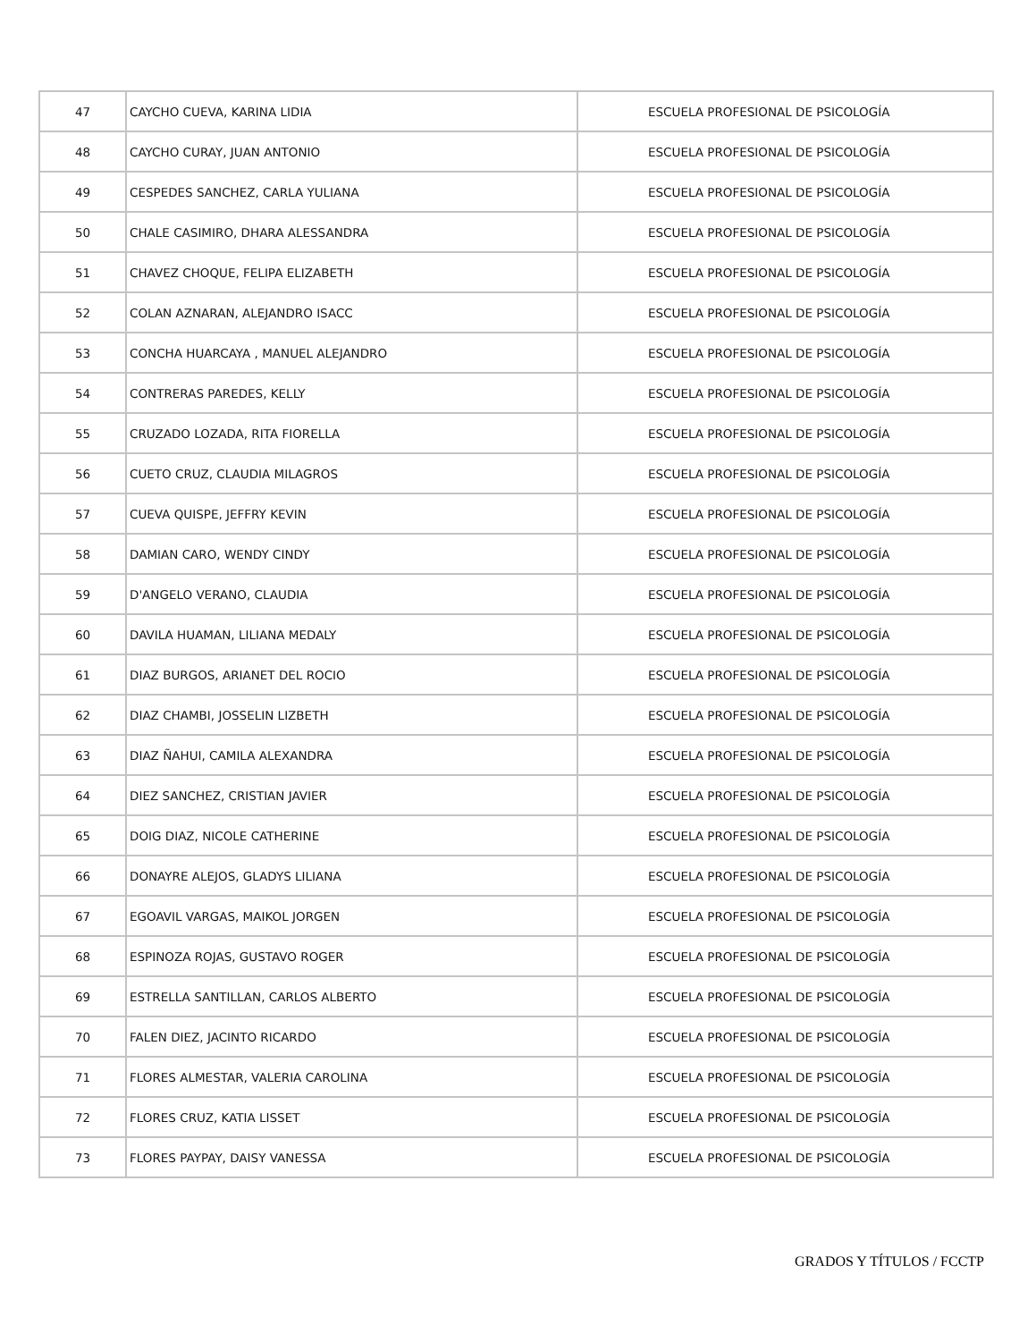| 47 | CAYCHO CUEVA, KARINA LIDIA | ESCUELA PROFESIONAL DE PSICOLOGÍA |
| 48 | CAYCHO CURAY, JUAN ANTONIO | ESCUELA PROFESIONAL DE PSICOLOGÍA |
| 49 | CESPEDES SANCHEZ, CARLA YULIANA | ESCUELA PROFESIONAL DE PSICOLOGÍA |
| 50 | CHALE CASIMIRO, DHARA ALESSANDRA | ESCUELA PROFESIONAL DE PSICOLOGÍA |
| 51 | CHAVEZ CHOQUE, FELIPA ELIZABETH | ESCUELA PROFESIONAL DE PSICOLOGÍA |
| 52 | COLAN AZNARAN, ALEJANDRO ISACC | ESCUELA PROFESIONAL DE PSICOLOGÍA |
| 53 | CONCHA HUARCAYA , MANUEL ALEJANDRO | ESCUELA PROFESIONAL DE PSICOLOGÍA |
| 54 | CONTRERAS PAREDES, KELLY | ESCUELA PROFESIONAL DE PSICOLOGÍA |
| 55 | CRUZADO LOZADA, RITA FIORELLA | ESCUELA PROFESIONAL DE PSICOLOGÍA |
| 56 | CUETO CRUZ, CLAUDIA MILAGROS | ESCUELA PROFESIONAL DE PSICOLOGÍA |
| 57 | CUEVA QUISPE, JEFFRY KEVIN | ESCUELA PROFESIONAL DE PSICOLOGÍA |
| 58 | DAMIAN CARO, WENDY CINDY | ESCUELA PROFESIONAL DE PSICOLOGÍA |
| 59 | D'ANGELO VERANO, CLAUDIA | ESCUELA PROFESIONAL DE PSICOLOGÍA |
| 60 | DAVILA HUAMAN, LILIANA MEDALY | ESCUELA PROFESIONAL DE PSICOLOGÍA |
| 61 | DIAZ BURGOS, ARIANET DEL ROCIO | ESCUELA PROFESIONAL DE PSICOLOGÍA |
| 62 | DIAZ CHAMBI, JOSSELIN LIZBETH | ESCUELA PROFESIONAL DE PSICOLOGÍA |
| 63 | DIAZ ÑAHUI, CAMILA ALEXANDRA | ESCUELA PROFESIONAL DE PSICOLOGÍA |
| 64 | DIEZ SANCHEZ, CRISTIAN JAVIER | ESCUELA PROFESIONAL DE PSICOLOGÍA |
| 65 | DOIG DIAZ, NICOLE CATHERINE | ESCUELA PROFESIONAL DE PSICOLOGÍA |
| 66 | DONAYRE ALEJOS, GLADYS LILIANA | ESCUELA PROFESIONAL DE PSICOLOGÍA |
| 67 | EGOAVIL VARGAS, MAIKOL JORGEN | ESCUELA PROFESIONAL DE PSICOLOGÍA |
| 68 | ESPINOZA ROJAS, GUSTAVO ROGER | ESCUELA PROFESIONAL DE PSICOLOGÍA |
| 69 | ESTRELLA SANTILLAN, CARLOS ALBERTO | ESCUELA PROFESIONAL DE PSICOLOGÍA |
| 70 | FALEN DIEZ, JACINTO RICARDO | ESCUELA PROFESIONAL DE PSICOLOGÍA |
| 71 | FLORES ALMESTAR, VALERIA CAROLINA | ESCUELA PROFESIONAL DE PSICOLOGÍA |
| 72 | FLORES CRUZ, KATIA LISSET | ESCUELA PROFESIONAL DE PSICOLOGÍA |
| 73 | FLORES PAYPAY, DAISY VANESSA | ESCUELA PROFESIONAL DE PSICOLOGÍA |
GRADOS Y TÍTULOS / FCCTP